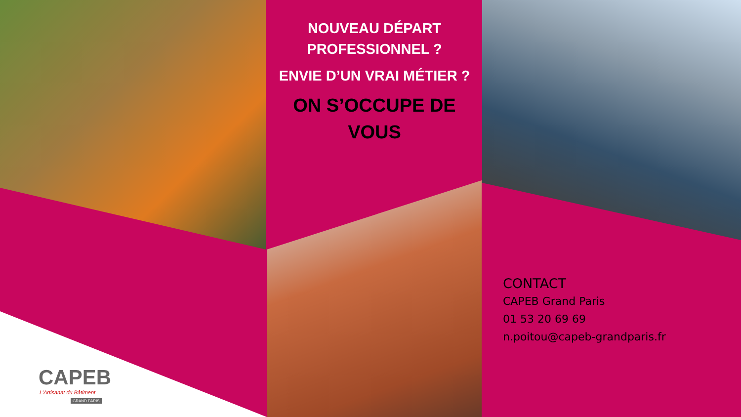NOUVEAU DÉPART PROFESSIONNEL ?
ENVIE D’UN VRAI MÉTIER ?
ON S’OCCUPE DE VOUS
CONTACT
CAPEB Grand Paris
01 53 20 69 69
n.poitou@capeb-grandparis.fr
CAPEB
L’Artisanat du Bâtiment
GRAND PARIS